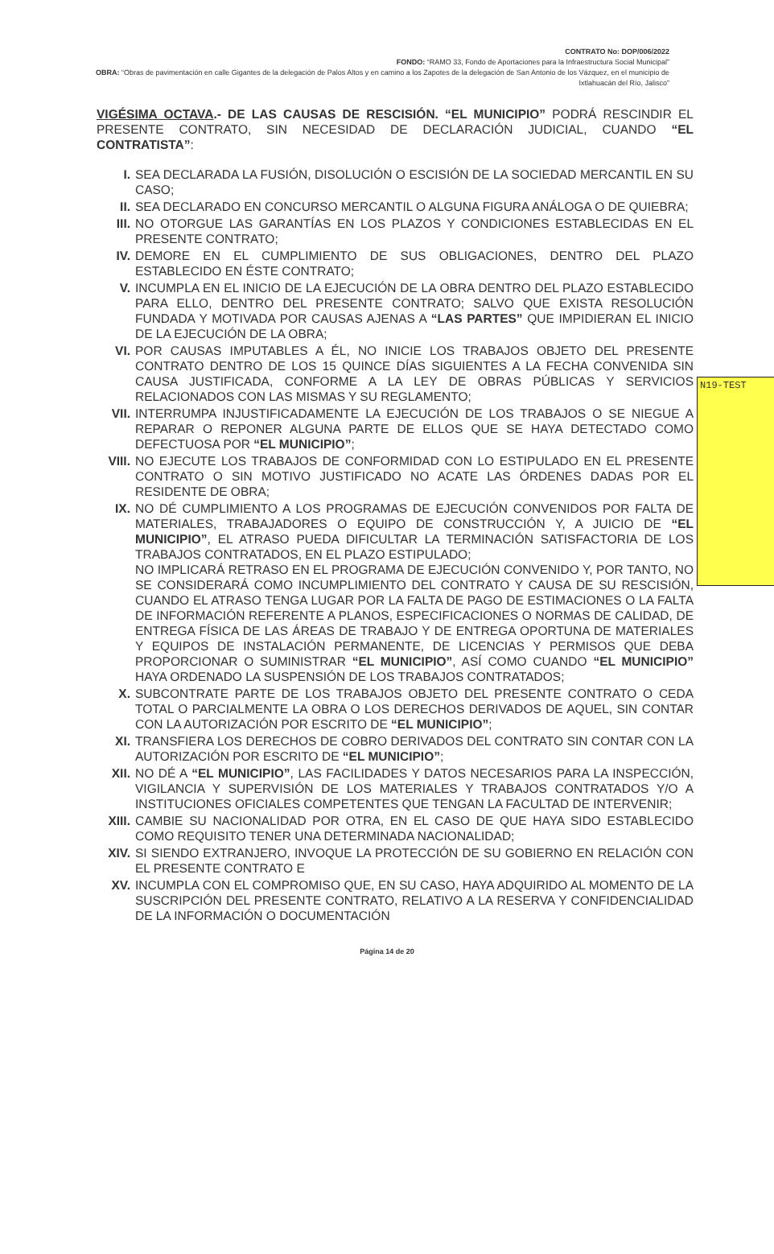N19-TEST
CONTRATO No: DOP/006/2022
FONDO: “RAMO 33, Fondo de Aportaciones para la Infraestructura Social Municipal”
OBRA: “Obras de pavimentación en calle Gigantes de la delegación de Palos Altos y en camino a los Zapotes de la delegación de San Antonio de los Vázquez, en el municipio de Ixtlahuacán del Río, Jalisco”
VIGÉSIMA OCTAVA.- DE LAS CAUSAS DE RESCISIÓN. “EL MUNICIPIO” PODRÁ RESCINDIR EL PRESENTE CONTRATO, SIN NECESIDAD DE DECLARACIÓN JUDICIAL, CUANDO “EL CONTRATISTA”:
I. SEA DECLARADA LA FUSIÓN, DISOLUCIÓN O ESCISIÓN DE LA SOCIEDAD MERCANTIL EN SU CASO;
II. SEA DECLARADO EN CONCURSO MERCANTIL O ALGUNA FIGURA ANÁLOGA O DE QUIEBRA;
III. NO OTORGUE LAS GARANTÍAS EN LOS PLAZOS Y CONDICIONES ESTABLECIDAS EN EL PRESENTE CONTRATO;
IV. DEMORE EN EL CUMPLIMIENTO DE SUS OBLIGACIONES, DENTRO DEL PLAZO ESTABLECIDO EN ÉSTE CONTRATO;
V. INCUMPLA EN EL INICIO DE LA EJECUCIÓN DE LA OBRA DENTRO DEL PLAZO ESTABLECIDO PARA ELLO, DENTRO DEL PRESENTE CONTRATO; SALVO QUE EXISTA RESOLUCIÓN FUNDADA Y MOTIVADA POR CAUSAS AJENAS A “LAS PARTES” QUE IMPIDIERAN EL INICIO DE LA EJECUCIÓN DE LA OBRA;
VI. POR CAUSAS IMPUTABLES A ÉL, NO INICIE LOS TRABAJOS OBJETO DEL PRESENTE CONTRATO DENTRO DE LOS 15 QUINCE DÍAS SIGUIENTES A LA FECHA CONVENIDA SIN CAUSA JUSTIFICADA, CONFORME A LA LEY DE OBRAS PÚBLICAS Y SERVICIOS RELACIONADOS CON LAS MISMAS Y SU REGLAMENTO;
VII. INTERRUMPA INJUSTIFICADAMENTE LA EJECUCIÓN DE LOS TRABAJOS O SE NIEGUE A REPARAR O REPONER ALGUNA PARTE DE ELLOS QUE SE HAYA DETECTADO COMO DEFECTUOSA POR “EL MUNICIPIO”;
VIII. NO EJECUTE LOS TRABAJOS DE CONFORMIDAD CON LO ESTIPULADO EN EL PRESENTE CONTRATO O SIN MOTIVO JUSTIFICADO NO ACATE LAS ÓRDENES DADAS POR EL RESIDENTE DE OBRA;
IX. NO DÉ CUMPLIMIENTO A LOS PROGRAMAS DE EJECUCIÓN CONVENIDOS POR FALTA DE MATERIALES, TRABAJADORES O EQUIPO DE CONSTRUCCIÓN Y, A JUICIO DE “EL MUNICIPIO”, EL ATRASO PUEDA DIFICULTAR LA TERMINACIÓN SATISFACTORIA DE LOS TRABAJOS CONTRATADOS, EN EL PLAZO ESTIPULADO;
NO IMPLICARÁ RETRASO EN EL PROGRAMA DE EJECUCIÓN CONVENIDO Y, POR TANTO, NO SE CONSIDERARÁ COMO INCUMPLIMIENTO DEL CONTRATO Y CAUSA DE SU RESCISIÓN, CUANDO EL ATRASO TENGA LUGAR POR LA FALTA DE PAGO DE ESTIMACIONES O LA FALTA DE INFORMACIÓN REFERENTE A PLANOS, ESPECIFICACIONES O NORMAS DE CALIDAD, DE ENTREGA FÍSICA DE LAS ÁREAS DE TRABAJO Y DE ENTREGA OPORTUNA DE MATERIALES Y EQUIPOS DE INSTALACIÓN PERMANENTE, DE LICENCIAS Y PERMISOS QUE DEBA PROPORCIONAR O SUMINISTRAR “EL MUNICIPIO”, ASÍ COMO CUANDO “EL MUNICIPIO” HAYA ORDENADO LA SUSPENSIÓN DE LOS TRABAJOS CONTRATADOS;
X. SUBCONTRATE PARTE DE LOS TRABAJOS OBJETO DEL PRESENTE CONTRATO O CEDA TOTAL O PARCIALMENTE LA OBRA O LOS DERECHOS DERIVADOS DE AQUEL, SIN CONTAR CON LA AUTORIZACIÓN POR ESCRITO DE “EL MUNICIPIO”;
XI. TRANSFIERA LOS DERECHOS DE COBRO DERIVADOS DEL CONTRATO SIN CONTAR CON LA AUTORIZACIÓN POR ESCRITO DE “EL MUNICIPIO”;
XII. NO DÉ A “EL MUNICIPIO”, LAS FACILIDADES Y DATOS NECESARIOS PARA LA INSPECCIÓN, VIGILANCIA Y SUPERVISIÓN DE LOS MATERIALES Y TRABAJOS CONTRATADOS Y/O A INSTITUCIONES OFICIALES COMPETENTES QUE TENGAN LA FACULTAD DE INTERVENIR;
XIII. CAMBIE SU NACIONALIDAD POR OTRA, EN EL CASO DE QUE HAYA SIDO ESTABLECIDO COMO REQUISITO TENER UNA DETERMINADA NACIONALIDAD;
XIV. SI SIENDO EXTRANJERO, INVOQUE LA PROTECCIÓN DE SU GOBIERNO EN RELACIÓN CON EL PRESENTE CONTRATO E
XV. INCUMPLA CON EL COMPROMISO QUE, EN SU CASO, HAYA ADQUIRIDO AL MOMENTO DE LA SUSCRIPCIÓN DEL PRESENTE CONTRATO, RELATIVO A LA RESERVA Y CONFIDENCIALIDAD DE LA INFORMACIÓN O DOCUMENTACIÓN
Página 14 de 20